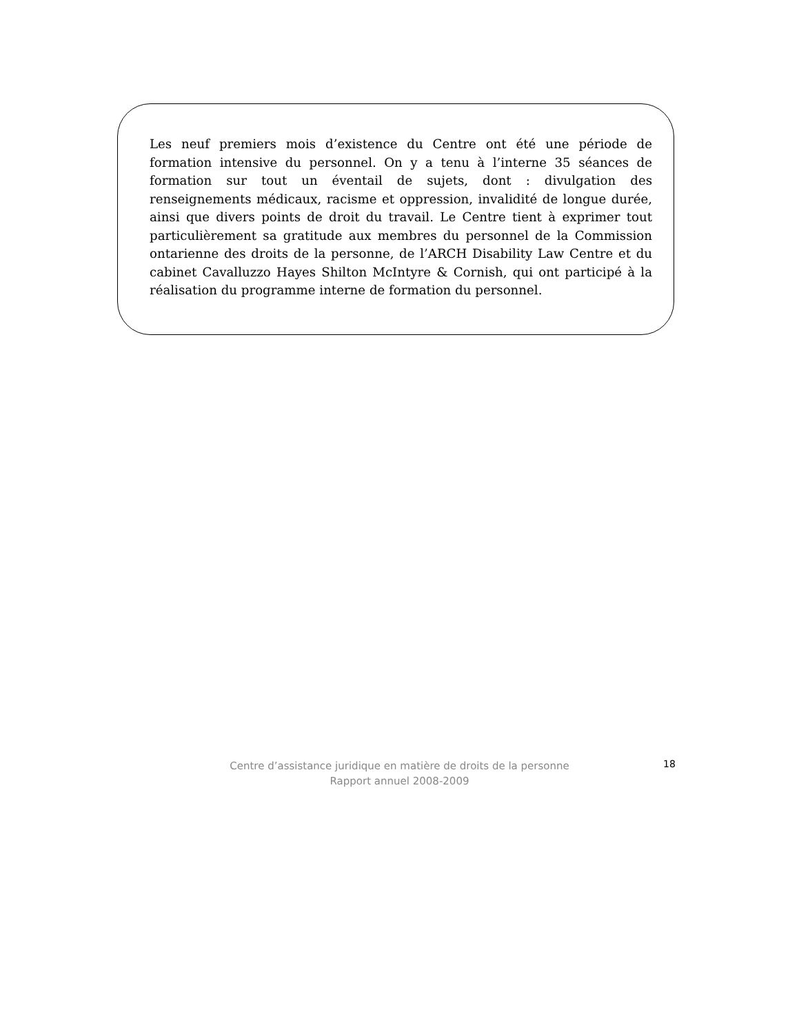Les neuf premiers mois d’existence du Centre ont été une période de formation intensive du personnel. On y a tenu à l’interne 35 séances de formation sur tout un éventail de sujets, dont : divulgation des renseignements médicaux, racisme et oppression, invalidité de longue durée, ainsi que divers points de droit du travail. Le Centre tient à exprimer tout particulièrement sa gratitude aux membres du personnel de la Commission ontarienne des droits de la personne, de l’ARCH Disability Law Centre et du cabinet Cavalluzzo Hayes Shilton McIntyre & Cornish, qui ont participé à la réalisation du programme interne de formation du personnel.
Centre d’assistance juridique en matière de droits de la personne
Rapport annuel 2008-2009
18